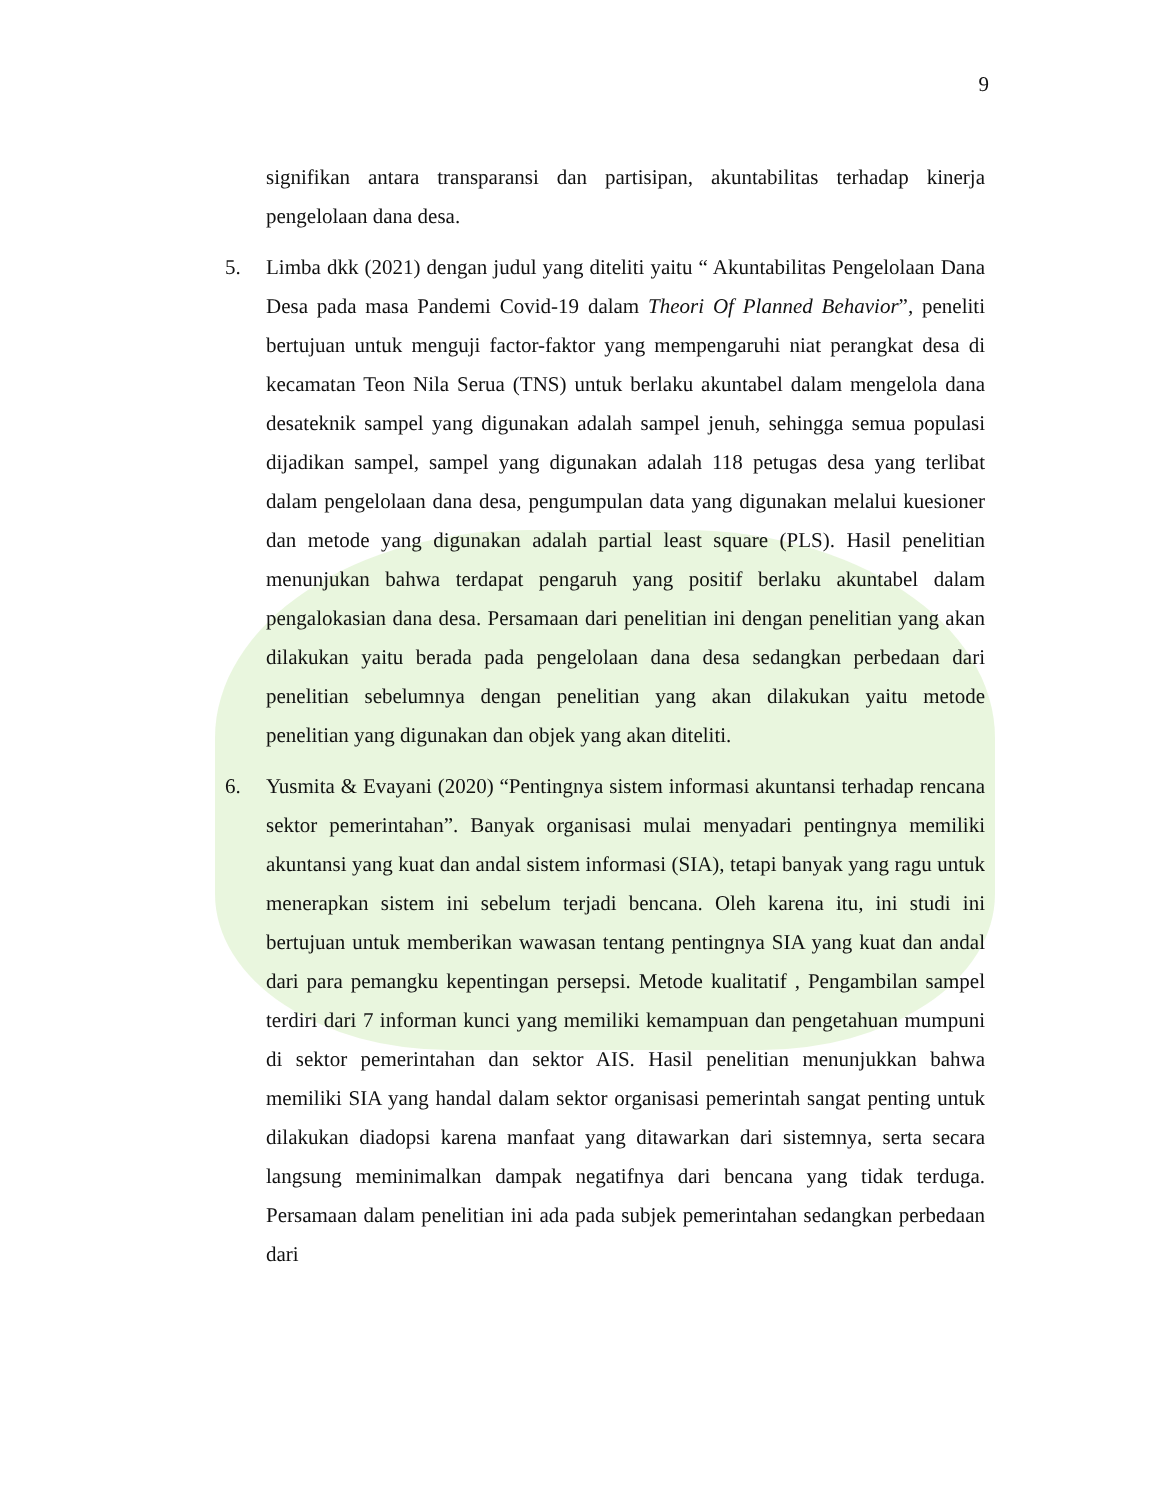9
signifikan antara transparansi dan partisipan, akuntabilitas terhadap kinerja pengelolaan dana desa.
5. Limba dkk (2021) dengan judul yang diteliti yaitu “ Akuntabilitas Pengelolaan Dana Desa pada masa Pandemi Covid-19 dalam Theori Of Planned Behavior”, peneliti bertujuan untuk menguji factor-faktor yang mempengaruhi niat perangkat desa di kecamatan Teon Nila Serua (TNS) untuk berlaku akuntabel dalam mengelola dana desateknik sampel yang digunakan adalah sampel jenuh, sehingga semua populasi dijadikan sampel, sampel yang digunakan adalah 118 petugas desa yang terlibat dalam pengelolaan dana desa, pengumpulan data yang digunakan melalui kuesioner dan metode yang digunakan adalah partial least square (PLS). Hasil penelitian menunjukan bahwa terdapat pengaruh yang positif berlaku akuntabel dalam pengalokasian dana desa. Persamaan dari penelitian ini dengan penelitian yang akan dilakukan yaitu berada pada pengelolaan dana desa sedangkan perbedaan dari penelitian sebelumnya dengan penelitian yang akan dilakukan yaitu metode penelitian yang digunakan dan objek yang akan diteliti.
6. Yusmita & Evayani (2020) “Pentingnya sistem informasi akuntansi terhadap rencana sektor pemerintahan”. Banyak organisasi mulai menyadari pentingnya memiliki akuntansi yang kuat dan andal sistem informasi (SIA), tetapi banyak yang ragu untuk menerapkan sistem ini sebelum terjadi bencana. Oleh karena itu, ini studi ini bertujuan untuk memberikan wawasan tentang pentingnya SIA yang kuat dan andal dari para pemangku kepentingan persepsi. Metode kualitatif , Pengambilan sampel terdiri dari 7 informan kunci yang memiliki kemampuan dan pengetahuan mumpuni di sektor pemerintahan dan sektor AIS. Hasil penelitian menunjukkan bahwa memiliki SIA yang handal dalam sektor organisasi pemerintah sangat penting untuk dilakukan diadopsi karena manfaat yang ditawarkan dari sistemnya, serta secara langsung meminimalkan dampak negatifnya dari bencana yang tidak terduga. Persamaan dalam penelitian ini ada pada subjek pemerintahan sedangkan perbedaan dari